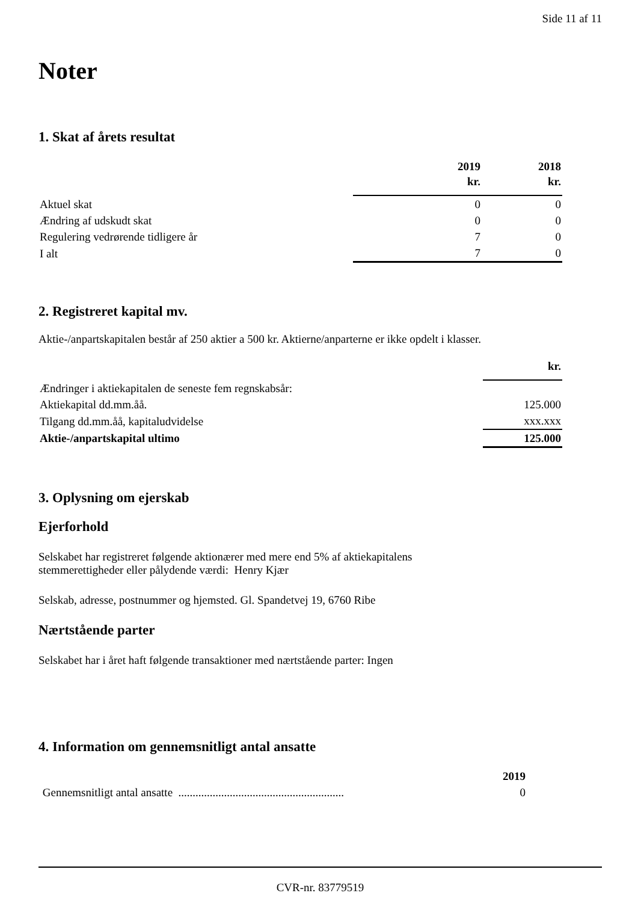Side 11 af 11
Noter
1. Skat af årets resultat
| | 2019 kr. | 2018 kr. |
| --- | --- | --- |
| Aktuel skat | 0 | 0 |
| Ændring af udskudt skat | 0 | 0 |
| Regulering vedrørende tidligere år | 7 | 0 |
| I alt | 7 | 0 |
2. Registreret kapital mv.
Aktie-/anpartskapitalen består af 250 aktier a 500 kr. Aktierne/anparterne er ikke opdelt i klasser.
| | kr. |
| --- | --- |
| Ændringer i aktiekapitalen de seneste fem regnskabsår: | |
| Aktiekapital dd.mm.åå. | 125.000 |
| Tilgang dd.mm.åå, kapitaludvidelse | xxx.xxx |
| Aktie-/anpartskapital ultimo | 125.000 |
3. Oplysning om ejerskab
Ejerforhold
Selskabet har registreret følgende aktionærer med mere end 5% af aktiekapitalens
stemmerettigheder eller pålydende værdi: Henry Kjær
Selskab, adresse, postnummer og hjemsted. Gl. Spandetvej 19, 6760 Ribe
Nærtstående parter
Selskabet har i året haft følgende transaktioner med nærtstående parter: Ingen
4. Information om gennemsnitligt antal ansatte
| | 2019 |
| --- | --- |
| Gennemsnitligt antal ansatte .......................................................... | 0 |
CVR-nr. 83779519